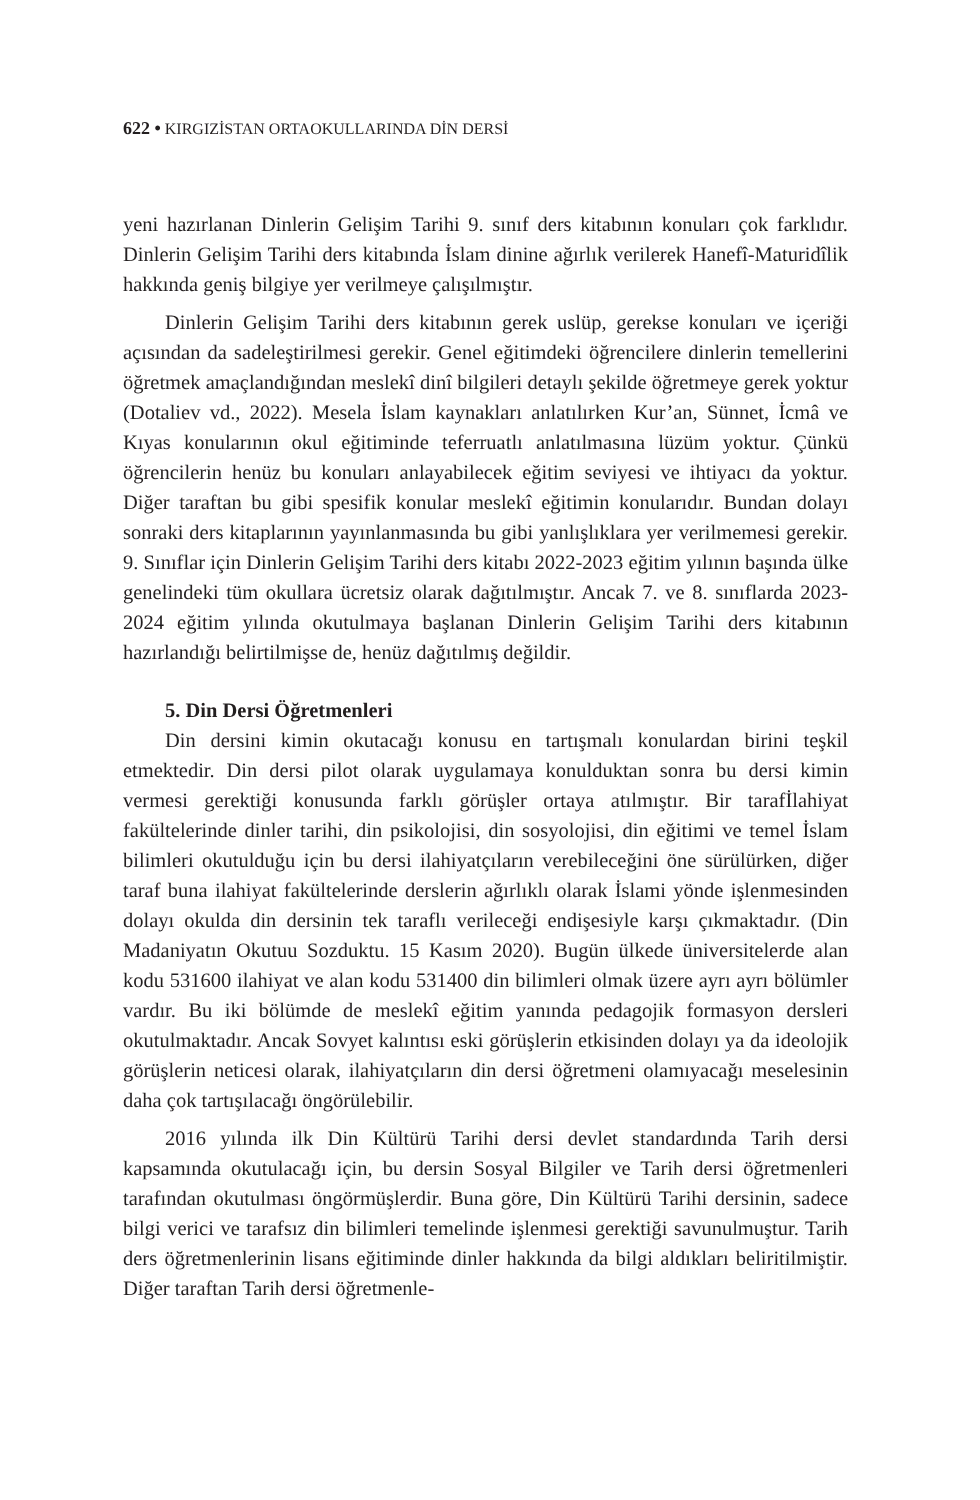622 • KIRGIZİSTAN ORTAOKULLARINDA DİN DERSİ
yeni hazırlanan Dinlerin Gelişim Tarihi 9. sınıf ders kitabının konuları çok farklıdır. Dinlerin Gelişim Tarihi ders kitabında İslam dinine ağırlık verilerek Hanefî-Maturidîlik hakkında geniş bilgiye yer verilmeye çalışılmıştır.
Dinlerin Gelişim Tarihi ders kitabının gerek uslüp, gerekse konuları ve içeriği açısından da sadeleştirilmesi gerekir. Genel eğitimdeki öğrencilere dinlerin temellerini öğretmek amaçlandığından meslekî dinî bilgileri detaylı şekilde öğretmeye gerek yoktur (Dotaliev vd., 2022). Mesela İslam kaynakları anlatılırken Kur’an, Sünnet, İcmâ ve Kıyas konularının okul eğitiminde teferruatlı anlatılmasına lüzüm yoktur. Çünkü öğrencilerin henüz bu konuları anlayabilecek eğitim seviyesi ve ihtiyacı da yoktur. Diğer taraftan bu gibi spesifik konular meslekî eğitimin konularıdır. Bundan dolayı sonraki ders kitaplarının yayınlanmasında bu gibi yanlışlıklara yer verilmemesi gerekir. 9. Sınıflar için Dinlerin Gelişim Tarihi ders kitabı 2022-2023 eğitim yılının başında ülke genelindeki tüm okullara ücretsiz olarak dağıtılmıştır. Ancak 7. ve 8. sınıflarda 2023-2024 eğitim yılında okutulmaya başlanan Dinlerin Gelişim Tarihi ders kitabının hazırlandığı belirtilmişse de, henüz dağıtılmış değildir.
5. Din Dersi Öğretmenleri
Din dersini kimin okutacağı konusu en tartışmalı konulardan birini teşkil etmektedir. Din dersi pilot olarak uygulamaya konulduktan sonra bu dersi kimin vermesi gerektiği konusunda farklı görüşler ortaya atılmıştır. Bir tarafİlahiyat fakültelerinde dinler tarihi, din psikolojisi, din sosyolojisi, din eğitimi ve temel İslam bilimleri okutulduğu için bu dersi ilahiyatçıların verebileceğini öne sürülürken, diğer taraf buna ilahiyat fakültelerinde derslerin ağırlıklı olarak İslami yönde işlenmesinden dolayı okulda din dersinin tek taraflı verileceği endişesiyle karşı çıkmaktadır. (Din Madaniyatın Okutuu Sozduktu. 15 Kasım 2020). Bugün ülkede üniversitelerde alan kodu 531600 ilahiyat ve alan kodu 531400 din bilimleri olmak üzere ayrı ayrı bölümler vardır. Bu iki bölümde de meslekî eğitim yanında pedagojik formasyon dersleri okutulmaktadır. Ancak Sovyet kalıntısı eski görüşlerin etkisinden dolayı ya da ideolojik görüşlerin neticesi olarak, ilahiyatçıların din dersi öğretmeni olamıyacağı meselesinin daha çok tartışılacağı öngörülebilir.
2016 yılında ilk Din Kültürü Tarihi dersi devlet standardında Tarih dersi kapsamında okutulacağı için, bu dersin Sosyal Bilgiler ve Tarih dersi öğretmenleri tarafından okutulması öngörmüşlerdir. Buna göre, Din Kültürü Tarihi dersinin, sadece bilgi verici ve tarafsız din bilimleri temelinde işlenmesi gerektiği savunulmuştur. Tarih ders öğretmenlerinin lisans eğitiminde dinler hakkında da bilgi aldıkları beliritilmiştir. Diğer taraftan Tarih dersi öğretmenle-